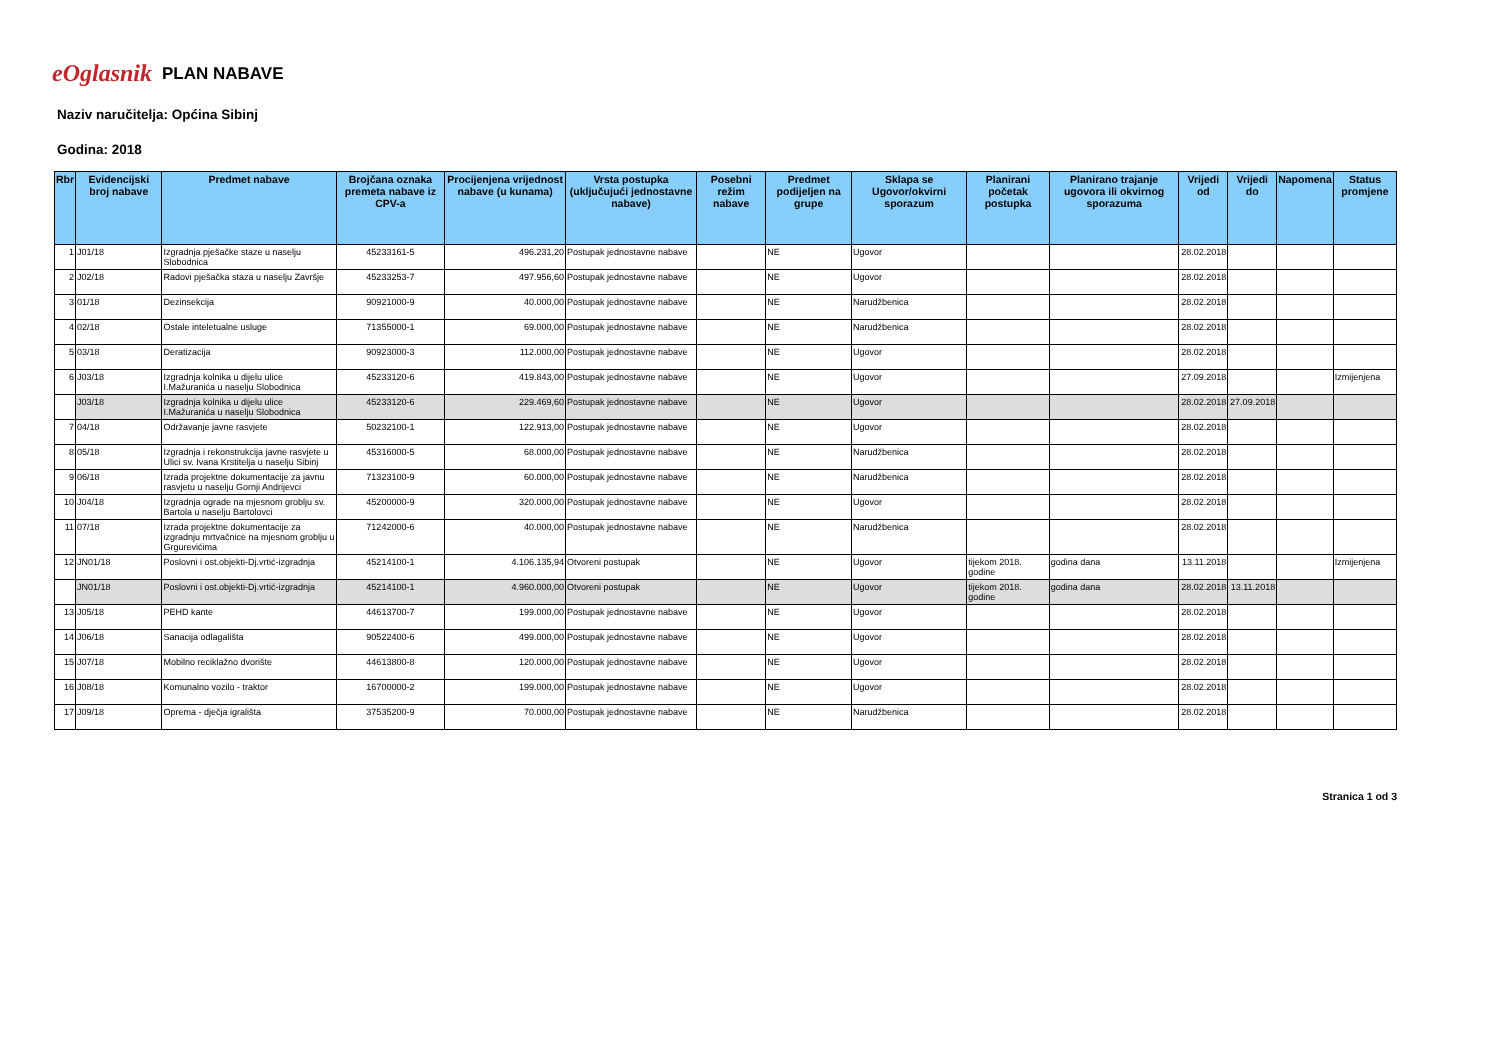eOglasnik PLAN NABAVE
Naziv naručitelja: Općina Sibinj
Godina: 2018
| Rbr | Evidencijski broj nabave | Predmet nabave | Brojčana oznaka premeta nabave iz CPV-a | Procijenjena vrijednost nabave (u kunama) | Vrsta postupka (uključujući jednostavne nabave) | Posebni režim nabave | Predmet podijeljen na grupe | Sklapa se Ugovor/okvirni sporazum | Planirani početak postupka | Planirano trajanje ugovora ili okvirnog sporazuma | Vrijedi od | Vrijedi do | Napomena | Status promjene |
| --- | --- | --- | --- | --- | --- | --- | --- | --- | --- | --- | --- | --- | --- | --- |
| 1 | J01/18 | Izgradnja pješačke staze u naselju Slobodnica | 45233161-5 | 496.231,20 | Postupak jednostavne nabave | | NE | Ugovor | | | 28.02.2018 | | | |
| 2 | J02/18 | Radovi pješačka staza u naselju Završje | 45233253-7 | 497.956,60 | Postupak jednostavne nabave | | NE | Ugovor | | | 28.02.2018 | | | |
| 3 | 01/18 | Dezinsekcija | 90921000-9 | 40.000,00 | Postupak jednostavne nabave | | NE | Narudžbenica | | | 28.02.2018 | | | |
| 4 | 02/18 | Ostale inteletualne usluge | 71355000-1 | 69.000,00 | Postupak jednostavne nabave | | NE | Narudžbenica | | | 28.02.2018 | | | |
| 5 | 03/18 | Deratizacija | 90923000-3 | 112.000,00 | Postupak jednostavne nabave | | NE | Ugovor | | | 28.02.2018 | | | |
| 6 | J03/18 | Izgradnja kolnika u dijelu ulice I.Mažuranića u naselju Slobodnica | 45233120-6 | 419.843,00 | Postupak jednostavne nabave | | NE | Ugovor | | | 27.09.2018 | | | Izmijenjena |
| | J03/18 | Izgradnja kolnika u dijelu ulice I.Mažuranića u naselju Slobodnica | 45233120-6 | 229.469,60 | Postupak jednostavne nabave | | NE | Ugovor | | | 28.02.2018 | 27.09.2018 | | |
| 7 | 04/18 | Održavanje javne rasvjete | 50232100-1 | 122.913,00 | Postupak jednostavne nabave | | NE | Ugovor | | | 28.02.2018 | | | |
| 8 | 05/18 | Izgradnja i rekonstrukcija javne rasvjete u Ulici sv. Ivana Krstitelja u naselju Sibinj | 45316000-5 | 68.000,00 | Postupak jednostavne nabave | | NE | Narudžbenica | | | 28.02.2018 | | | |
| 9 | 06/18 | Izrada projektne dokumentacije za javnu rasvjetu u naselju Gornji Andrijevci | 71323100-9 | 60.000,00 | Postupak jednostavne nabave | | NE | Narudžbenica | | | 28.02.2018 | | | |
| 10 | J04/18 | Izgradnja ograde na mjesnom groblju sv. Bartola u naselju Bartolovci | 45200000-9 | 320.000,00 | Postupak jednostavne nabave | | NE | Ugovor | | | 28.02.2018 | | | |
| 11 | 07/18 | Izrada projektne dokumentacije za izgradnju mrtvačnice na mjesnom groblju u Grgurevićima | 71242000-6 | 40.000,00 | Postupak jednostavne nabave | | NE | Narudžbenica | | | 28.02.2018 | | | |
| 12 | JN01/18 | Poslovni i ost.objekti-Dj.vrtić-izgradnja | 45214100-1 | 4.106.135,94 | Otvoreni postupak | | NE | Ugovor | tijekom 2018. godine | godina dana | 13.11.2018 | | | Izmijenjena |
| | JN01/18 | Poslovni i ost.objekti-Dj.vrtić-izgradnja | 45214100-1 | 4.960.000,00 | Otvoreni postupak | | NE | Ugovor | tijekom 2018. godine | godina dana | 28.02.2018 | 13.11.2018 | | |
| 13 | J05/18 | PEHD kante | 44613700-7 | 199.000,00 | Postupak jednostavne nabave | | NE | Ugovor | | | 28.02.2018 | | | |
| 14 | J06/18 | Sanacija odlagališta | 90522400-6 | 499.000,00 | Postupak jednostavne nabave | | NE | Ugovor | | | 28.02.2018 | | | |
| 15 | J07/18 | Mobilno reciklažno dvorište | 44613800-8 | 120.000,00 | Postupak jednostavne nabave | | NE | Ugovor | | | 28.02.2018 | | | |
| 16 | J08/18 | Komunalno vozilo - traktor | 16700000-2 | 199.000,00 | Postupak jednostavne nabave | | NE | Ugovor | | | 28.02.2018 | | | |
| 17 | J09/18 | Oprema - dječja igrališta | 37535200-9 | 70.000,00 | Postupak jednostavne nabave | | NE | Narudžbenica | | | 28.02.2018 | | | |
Stranica 1 od 3